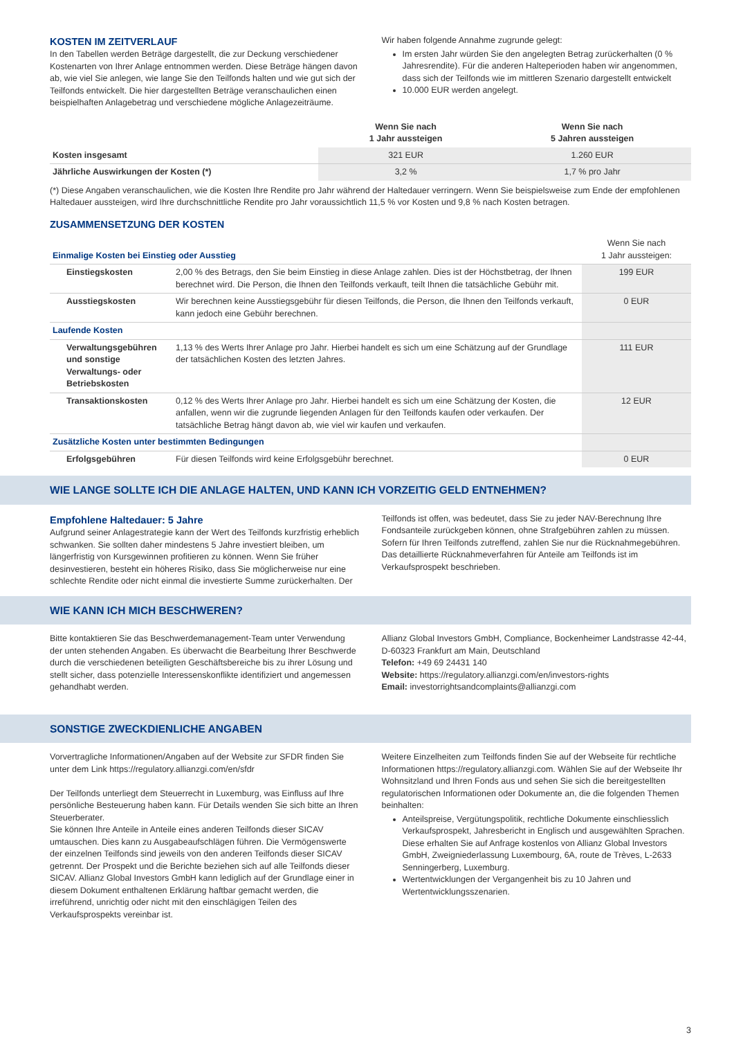KOSTEN IM ZEITVERLAUF
In den Tabellen werden Beträge dargestellt, die zur Deckung verschiedener Kostenarten von Ihrer Anlage entnommen werden. Diese Beträge hängen davon ab, wie viel Sie anlegen, wie lange Sie den Teilfonds halten und wie gut sich der Teilfonds entwickelt. Die hier dargestellten Beträge veranschaulichen einen beispielhaften Anlagebetrag und verschiedene mögliche Anlagezeiträume.
Wir haben folgende Annahme zugrunde gelegt:
Im ersten Jahr würden Sie den angelegten Betrag zurückerhalten (0 % Jahresrendite). Für die anderen Halteperioden haben wir angenommen, dass sich der Teilfonds wie im mittleren Szenario dargestellt entwickelt
10.000 EUR werden angelegt.
| | Wenn Sie nach 1 Jahr aussteigen | Wenn Sie nach 5 Jahren aussteigen |
| --- | --- | --- |
| Kosten insgesamt | 321 EUR | 1.260 EUR |
| Jährliche Auswirkungen der Kosten (*) | 3,2 % | 1,7 % pro Jahr |
(*) Diese Angaben veranschaulichen, wie die Kosten Ihre Rendite pro Jahr während der Haltedauer verringern. Wenn Sie beispielsweise zum Ende der empfohlenen Haltedauer aussteigen, wird Ihre durchschnittliche Rendite pro Jahr voraussichtlich 11,5 % vor Kosten und 9,8 % nach Kosten betragen.
ZUSAMMENSETZUNG DER KOSTEN
| Einmalige Kosten bei Einstieg oder Ausstieg | | Wenn Sie nach 1 Jahr aussteigen: |
| Einstiegskosten | 2,00 % des Betrags, den Sie beim Einstieg in diese Anlage zahlen. Dies ist der Höchstbetrag, der Ihnen berechnet wird. Die Person, die Ihnen den Teilfonds verkauft, teilt Ihnen die tatsächliche Gebühr mit. | 199 EUR |
| Ausstiegskosten | Wir berechnen keine Ausstiegsgebühr für diesen Teilfonds, die Person, die Ihnen den Teilfonds verkauft, kann jedoch eine Gebühr berechnen. | 0 EUR |
| Laufende Kosten | | |
| Verwaltungsgebühren und sonstige Verwaltungs- oder Betriebskosten | 1,13 % des Werts Ihrer Anlage pro Jahr. Hierbei handelt es sich um eine Schätzung auf der Grundlage der tatsächlichen Kosten des letzten Jahres. | 111 EUR |
| Transaktionskosten | 0,12 % des Werts Ihrer Anlage pro Jahr. Hierbei handelt es sich um eine Schätzung der Kosten, die anfallen, wenn wir die zugrunde liegenden Anlagen für den Teilfonds kaufen oder verkaufen. Der tatsächliche Betrag hängt davon ab, wie viel wir kaufen und verkaufen. | 12 EUR |
| Zusätzliche Kosten unter bestimmten Bedingungen | | |
| Erfolgsgebühren | Für diesen Teilfonds wird keine Erfolgsgebühr berechnet. | 0 EUR |
WIE LANGE SOLLTE ICH DIE ANLAGE HALTEN, UND KANN ICH VORZEITIG GELD ENTNEHMEN?
Empfohlene Haltedauer: 5 Jahre
Aufgrund seiner Anlagestrategie kann der Wert des Teilfonds kurzfristig erheblich schwanken. Sie sollten daher mindestens 5 Jahre investiert bleiben, um längerfristig von Kursgewinnen profitieren zu können. Wenn Sie früher desinvestieren, besteht ein höheres Risiko, dass Sie möglicherweise nur eine schlechte Rendite oder nicht einmal die investierte Summe zurückerhalten. Der
Teilfonds ist offen, was bedeutet, dass Sie zu jeder NAV-Berechnung Ihre Fondsanteile zurückgeben können, ohne Strafgebühren zahlen zu müssen. Sofern für Ihren Teilfonds zutreffend, zahlen Sie nur die Rücknahmegebühren. Das detaillierte Rücknahmeverfahren für Anteile am Teilfonds ist im Verkaufsprospekt beschrieben.
WIE KANN ICH MICH BESCHWEREN?
Bitte kontaktieren Sie das Beschwerdemanagement-Team unter Verwendung der unten stehenden Angaben. Es überwacht die Bearbeitung Ihrer Beschwerde durch die verschiedenen beteiligten Geschäftsbereiche bis zu ihrer Lösung und stellt sicher, dass potenzielle Interessenskonflikte identifiziert und angemessen gehandhabt werden.
Allianz Global Investors GmbH, Compliance, Bockenheimer Landstrasse 42-44, D-60323 Frankfurt am Main, Deutschland
Telefon: +49 69 24431 140
Website: https://regulatory.allianzgi.com/en/investors-rights
Email: investorrightsandcomplaints@allianzgi.com
SONSTIGE ZWECKDIENLICHE ANGABEN
Vorvertragliche Informationen/Angaben auf der Website zur SFDR finden Sie unter dem Link https://regulatory.allianzgi.com/en/sfdr
Der Teilfonds unterliegt dem Steuerrecht in Luxemburg, was Einfluss auf Ihre persönliche Besteuerung haben kann. Für Details wenden Sie sich bitte an Ihren Steuerberater.
Sie können Ihre Anteile in Anteile eines anderen Teilfonds dieser SICAV umtauschen. Dies kann zu Ausgabeaufschlägen führen. Die Vermögenswerte der einzelnen Teilfonds sind jeweils von den anderen Teilfonds dieser SICAV getrennt. Der Prospekt und die Berichte beziehen sich auf alle Teilfonds dieser SICAV. Allianz Global Investors GmbH kann lediglich auf der Grundlage einer in diesem Dokument enthaltenen Erklärung haftbar gemacht werden, die irreführend, unrichtig oder nicht mit den einschlägigen Teilen des Verkaufsprospekts vereinbar ist.
Weitere Einzelheiten zum Teilfonds finden Sie auf der Webseite für rechtliche Informationen https://regulatory.allianzgi.com. Wählen Sie auf der Webseite Ihr Wohnsitzland und Ihren Fonds aus und sehen Sie sich die bereitgestellten regulatorischen Informationen oder Dokumente an, die die folgenden Themen beinhalten:
Anteilspreise, Vergütungspolitik, rechtliche Dokumente einschliesslich Verkaufsprospekt, Jahresbericht in Englisch und ausgewählten Sprachen. Diese erhalten Sie auf Anfrage kostenlos von Allianz Global Investors GmbH, Zweigniederlassung Luxembourg, 6A, route de Trèves, L-2633 Senningerberg, Luxemburg.
Wertentwicklungen der Vergangenheit bis zu 10 Jahren und Wertentwicklungsszenarien.
3